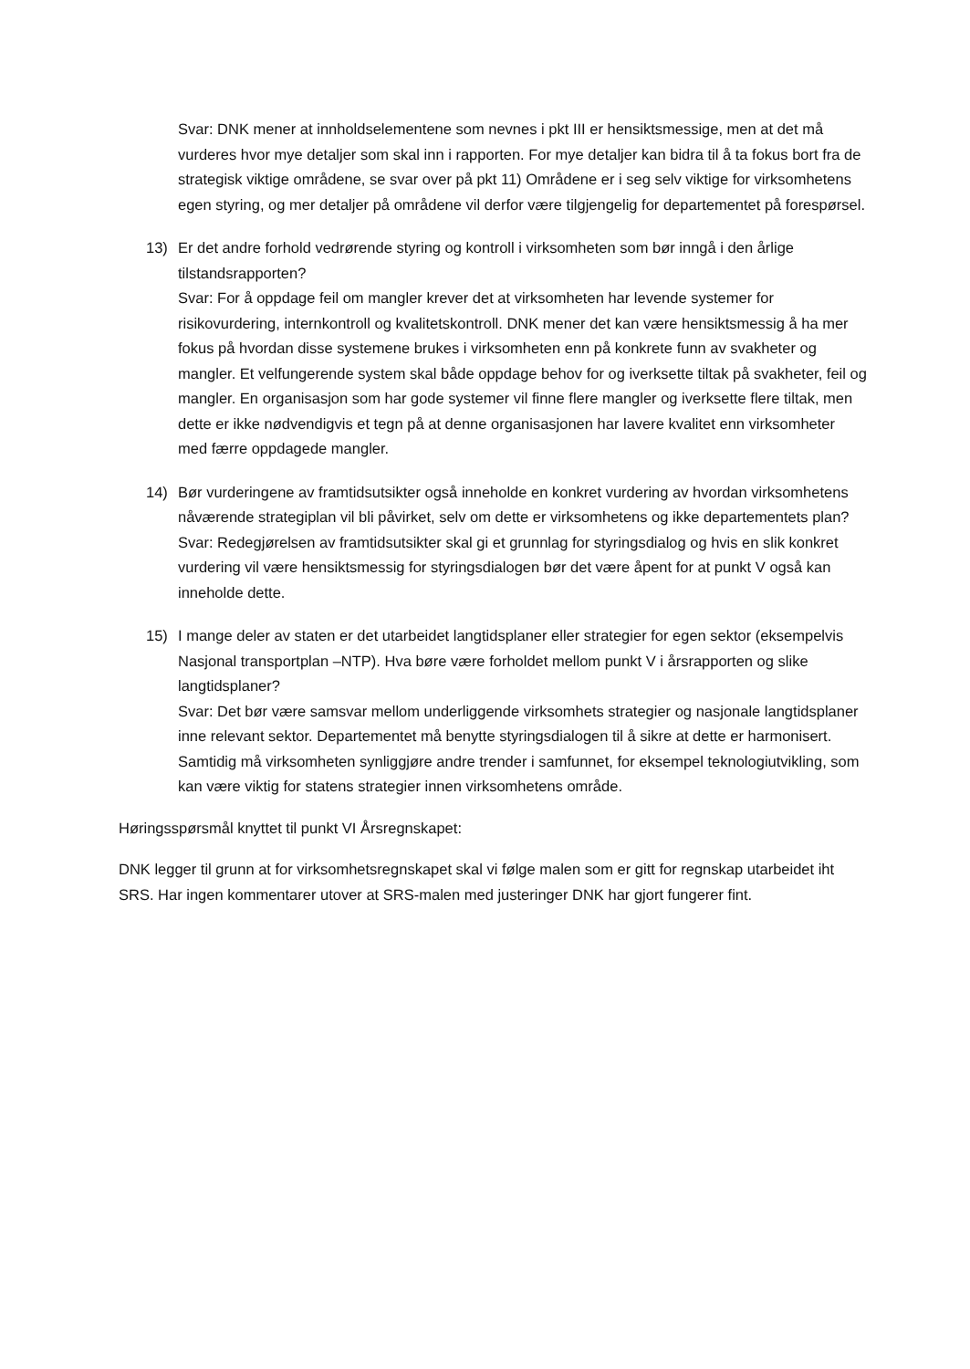Svar: DNK mener at innholdselementene som nevnes i pkt III er hensiktsmessige, men at det må vurderes hvor mye detaljer som skal inn i rapporten. For mye detaljer kan bidra til å ta fokus bort fra de strategisk viktige områdene, se svar over på pkt 11) Områdene er i seg selv viktige for virksomhetens egen styring, og mer detaljer på områdene vil derfor være tilgjengelig for departementet på forespørsel.
13) Er det andre forhold vedrørende styring og kontroll i virksomheten som bør inngå i den årlige tilstandsrapporten?
Svar: For å oppdage feil om mangler krever det at virksomheten har levende systemer for risikovurdering, internkontroll og kvalitetskontroll. DNK mener det kan være hensiktsmessig å ha mer fokus på hvordan disse systemene brukes i virksomheten enn på konkrete funn av svakheter og mangler. Et velfungerende system skal både oppdage behov for og iverksette tiltak på svakheter, feil og mangler. En organisasjon som har gode systemer vil finne flere mangler og iverksette flere tiltak, men dette er ikke nødvendigvis et tegn på at denne organisasjonen har lavere kvalitet enn virksomheter med færre oppdagede mangler.
14) Bør vurderingene av framtidsutsikter også inneholde en konkret vurdering av hvordan virksomhetens nåværende strategiplan vil bli påvirket, selv om dette er virksomhetens og ikke departementets plan?
Svar: Redegjørelsen av framtidsutsikter skal gi et grunnlag for styringsdialog og hvis en slik konkret vurdering vil være hensiktsmessig for styringsdialogen bør det være åpent for at punkt V også kan inneholde dette.
15) I mange deler av staten er det utarbeidet langtidsplaner eller strategier for egen sektor (eksempelvis Nasjonal transportplan –NTP). Hva børe være forholdet mellom punkt V i årsrapporten og slike langtidsplaner?
Svar: Det bør være samsvar mellom underliggende virksomhets strategier og nasjonale langtidsplaner inne relevant sektor. Departementet må benytte styringsdialogen til å sikre at dette er harmonisert. Samtidig må virksomheten synliggjøre andre trender i samfunnet, for eksempel teknologiutvikling, som kan være viktig for statens strategier innen virksomhetens område.
Høringsspørsmål knyttet til punkt VI Årsregnskapet:
DNK legger til grunn at for virksomhetsregnskapet skal vi følge malen som er gitt for regnskap utarbeidet iht SRS. Har ingen kommentarer utover at SRS-malen med justeringer DNK har gjort fungerer fint.